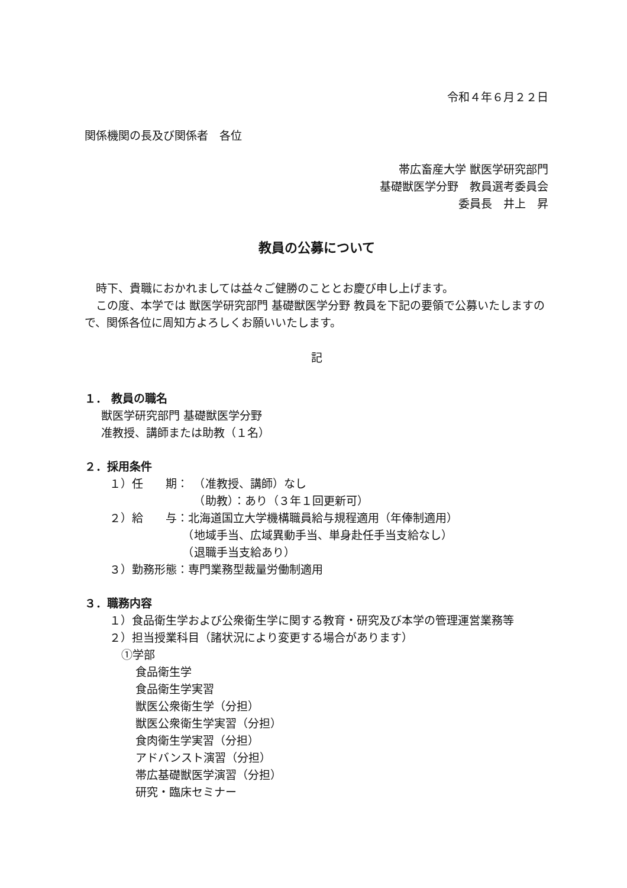令和４年６月２２日
関係機関の長及び関係者　各位
帯広畜産大学 獣医学研究部門
基礎獣医学分野　教員選考委員会
委員長　井上　昇
教員の公募について
　時下、貴職におかれましては益々ご健勝のこととお慶び申し上げます。
　この度、本学では 獣医学研究部門 基礎獣医学分野 教員を下記の要領で公募いたしますので、関係各位に周知方よろしくお願いいたします。
記
１． 教員の職名
獣医学研究部門 基礎獣医学分野
准教授、講師または助教（１名）
２．採用条件
１）任　　期：　（准教授、講師）なし
　　　　　　　　（助教）：あり（３年１回更新可）
２）給　　与：北海道国立大学機構職員給与規程適用（年俸制適用）
　　　　　　　（地域手当、広域異動手当、単身赴任手当支給なし）
　　　　　　　（退職手当支給あり）
３）勤務形態：専門業務型裁量労働制適用
３．職務内容
１）食品衛生学および公衆衛生学に関する教育・研究及び本学の管理運営業務等
２）担当授業科目（諸状況により変更する場合があります）
①学部
食品衛生学
食品衛生学実習
獣医公衆衛生学（分担）
獣医公衆衛生学実習（分担）
食肉衛生学実習（分担）
アドバンスト演習（分担）
帯広基礎獣医学演習（分担）
研究・臨床セミナー